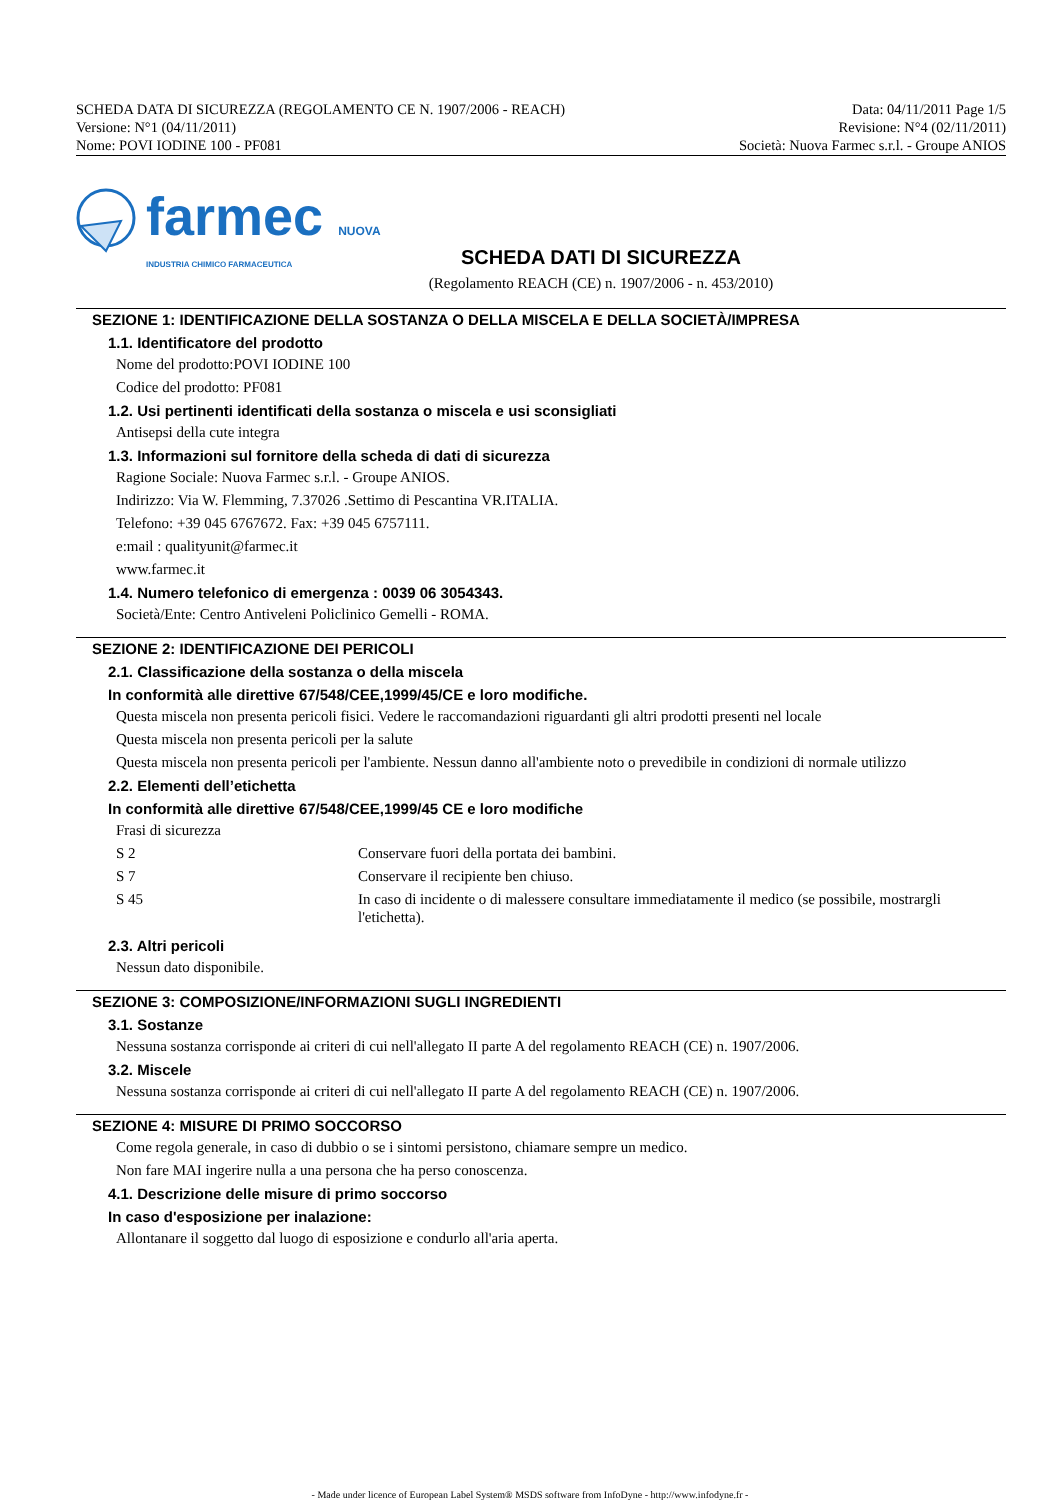SCHEDA DATA DI SICUREZZA (REGOLAMENTO CE N. 1907/2006 - REACH)
Versione: N°1 (04/11/2011)
Nome: POVI IODINE 100 - PF081
Data: 04/11/2011 Page 1/5
Revisione: N°4 (02/11/2011)
Società: Nuova Farmec s.r.l. - Groupe ANIOS
farmec NUOVA
INDUSTRIA CHIMICO FARMACEUTICA
SCHEDA DATI DI SICUREZZA
(Regolamento REACH (CE) n. 1907/2006 - n. 453/2010)
SEZIONE 1: IDENTIFICAZIONE DELLA SOSTANZA O DELLA MISCELA E DELLA SOCIETÀ/IMPRESA
1.1. Identificatore del prodotto
Nome del prodotto:POVI IODINE 100
Codice del prodotto: PF081
1.2. Usi pertinenti identificati della sostanza o miscela e usi sconsigliati
Antisepsi della cute integra
1.3. Informazioni sul fornitore della scheda di dati di sicurezza
Ragione Sociale: Nuova Farmec s.r.l. - Groupe ANIOS.
Indirizzo: Via W. Flemming, 7.37026 .Settimo di Pescantina VR.ITALIA.
Telefono: +39 045 6767672. Fax: +39 045 6757111.
e:mail : qualityunit@farmec.it
www.farmec.it
1.4. Numero telefonico di emergenza : 0039 06 3054343.
Società/Ente: Centro Antiveleni Policlinico Gemelli - ROMA.
SEZIONE 2: IDENTIFICAZIONE DEI PERICOLI
2.1. Classificazione della sostanza o della miscela
In conformità alle direttive 67/548/CEE,1999/45/CE e loro modifiche.
Questa miscela non presenta pericoli fisici. Vedere le raccomandazioni riguardanti gli altri prodotti presenti nel locale
Questa miscela non presenta pericoli per la salute
Questa miscela non presenta pericoli per l'ambiente. Nessun danno all'ambiente noto o prevedibile in condizioni di normale utilizzo
2.2. Elementi dell’etichetta
In conformità alle direttive 67/548/CEE,1999/45 CE e loro modifiche
Frasi di sicurezza
| S 2 | Conservare fuori della portata dei bambini. |
| S 7 | Conservare il recipiente ben chiuso. |
| S 45 | In caso di incidente o di malessere consultare immediatamente il medico (se possibile, mostrargli l'etichetta). |
2.3. Altri pericoli
Nessun dato disponibile.
SEZIONE 3: COMPOSIZIONE/INFORMAZIONI SUGLI INGREDIENTI
3.1. Sostanze
Nessuna sostanza corrisponde ai criteri di cui nell'allegato II parte A del regolamento REACH (CE) n. 1907/2006.
3.2. Miscele
Nessuna sostanza corrisponde ai criteri di cui nell'allegato II parte A del regolamento REACH (CE) n. 1907/2006.
SEZIONE 4: MISURE DI PRIMO SOCCORSO
Come regola generale, in caso di dubbio o se i sintomi persistono, chiamare sempre un medico.
Non fare MAI ingerire nulla a una persona che ha perso conoscenza.
4.1. Descrizione delle misure di primo soccorso
In caso d'esposizione per inalazione:
Allontanare il soggetto dal luogo di esposizione e condurlo all'aria aperta.
- Made under licence of European Label System® MSDS software from InfoDyne - http://www.infodyne.fr -